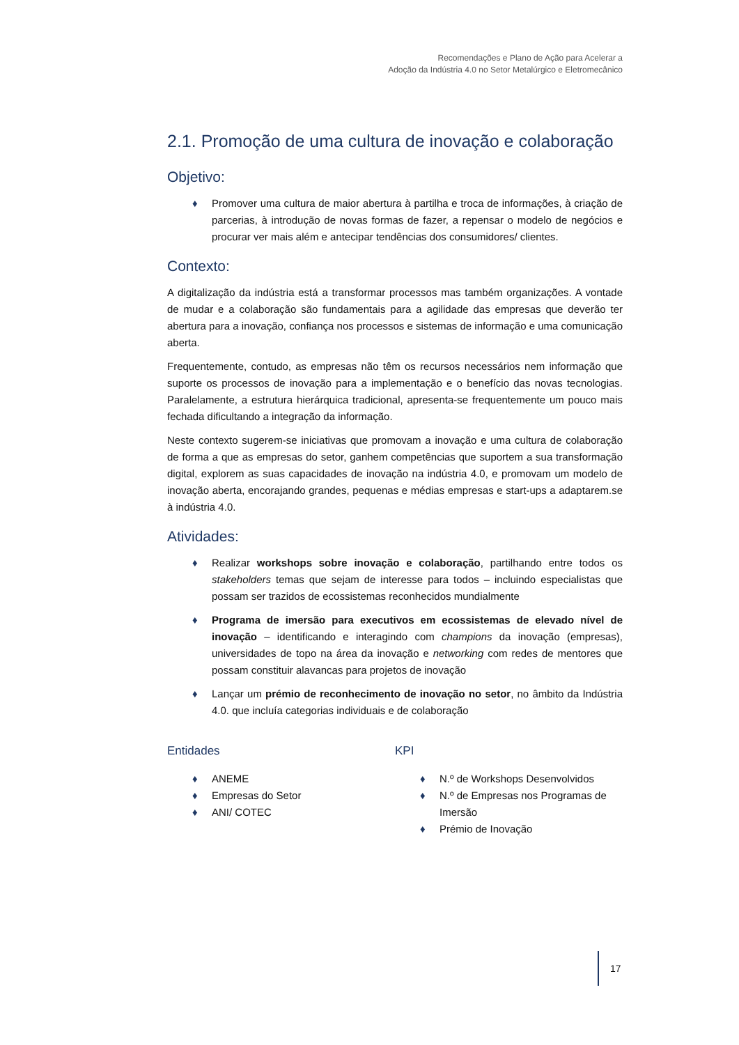Recomendações e Plano de Ação para Acelerar a
Adoção da Indústria 4.0 no Setor Metalúrgico e Eletromecânico
2.1. Promoção de uma cultura de inovação e colaboração
Objetivo:
♦ Promover uma cultura de maior abertura à partilha e troca de informações, à criação de parcerias, à introdução de novas formas de fazer, a repensar o modelo de negócios e procurar ver mais além e antecipar tendências dos consumidores/ clientes.
Contexto:
A digitalização da indústria está a transformar processos mas também organizações. A vontade de mudar e a colaboração são fundamentais para a agilidade das empresas que deverão ter abertura para a inovação, confiança nos processos e sistemas de informação e uma comunicação aberta.
Frequentemente, contudo, as empresas não têm os recursos necessários nem informação que suporte os processos de inovação para a implementação e o benefício das novas tecnologias. Paralelamente, a estrutura hierárquica tradicional, apresenta-se frequentemente um pouco mais fechada dificultando a integração da informação.
Neste contexto sugerem-se iniciativas que promovam a inovação e uma cultura de colaboração de forma a que as empresas do setor, ganhem competências que suportem a sua transformação digital, explorem as suas capacidades de inovação na indústria 4.0, e promovam um modelo de inovação aberta, encorajando grandes, pequenas e médias empresas e start-ups a adaptarem.se à indústria 4.0.
Atividades:
♦ Realizar workshops sobre inovação e colaboração, partilhando entre todos os stakeholders temas que sejam de interesse para todos – incluindo especialistas que possam ser trazidos de ecossistemas reconhecidos mundialmente
♦ Programa de imersão para executivos em ecossistemas de elevado nível de inovação – identificando e interagindo com champions da inovação (empresas), universidades de topo na área da inovação e networking com redes de mentores que possam constituir alavancas para projetos de inovação
♦ Lançar um prémio de reconhecimento de inovação no setor, no âmbito da Indústria 4.0. que incluía categorias individuais e de colaboração
Entidades
♦ ANEME
♦ Empresas do Setor
♦ ANI/ COTEC
KPI
♦ N.º de Workshops Desenvolvidos
♦ N.º de Empresas nos Programas de Imersão
♦ Prémio de Inovação
17